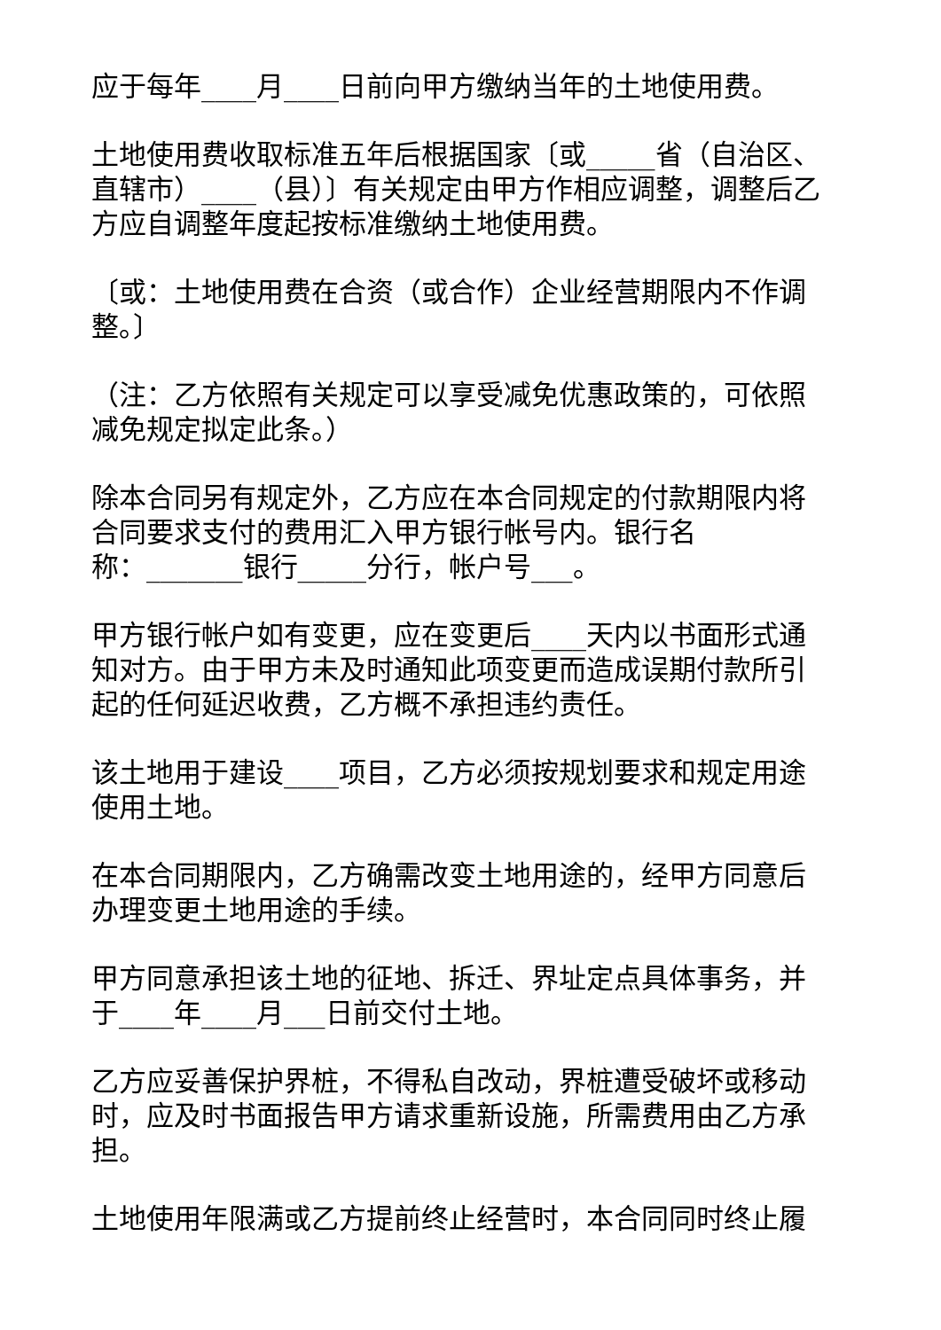应于每年____月____日前向甲方缴纳当年的土地使用费。
土地使用费收取标准五年后根据国家〔或_____省（自治区、直辖市）____（县）〕有关规定由甲方作相应调整，调整后乙方应自调整年度起按标准缴纳土地使用费。
〔或：土地使用费在合资（或合作）企业经营期限内不作调整。〕
（注：乙方依照有关规定可以享受减免优惠政策的，可依照减免规定拟定此条。）
除本合同另有规定外，乙方应在本合同规定的付款期限内将合同要求支付的费用汇入甲方银行帐号内。银行名
称：_______银行_____分行，帐户号___。
甲方银行帐户如有变更，应在变更后____天内以书面形式通知对方。由于甲方未及时通知此项变更而造成误期付款所引起的任何延迟收费，乙方概不承担违约责任。
该土地用于建设____项目，乙方必须按规划要求和规定用途使用土地。
在本合同期限内，乙方确需改变土地用途的，经甲方同意后办理变更土地用途的手续。
甲方同意承担该土地的征地、拆迁、界址定点具体事务，并于____年____月___日前交付土地。
乙方应妥善保护界桩，不得私自改动，界桩遭受破坏或移动时，应及时书面报告甲方请求重新设施，所需费用由乙方承担。
土地使用年限满或乙方提前终止经营时，本合同同时终止履